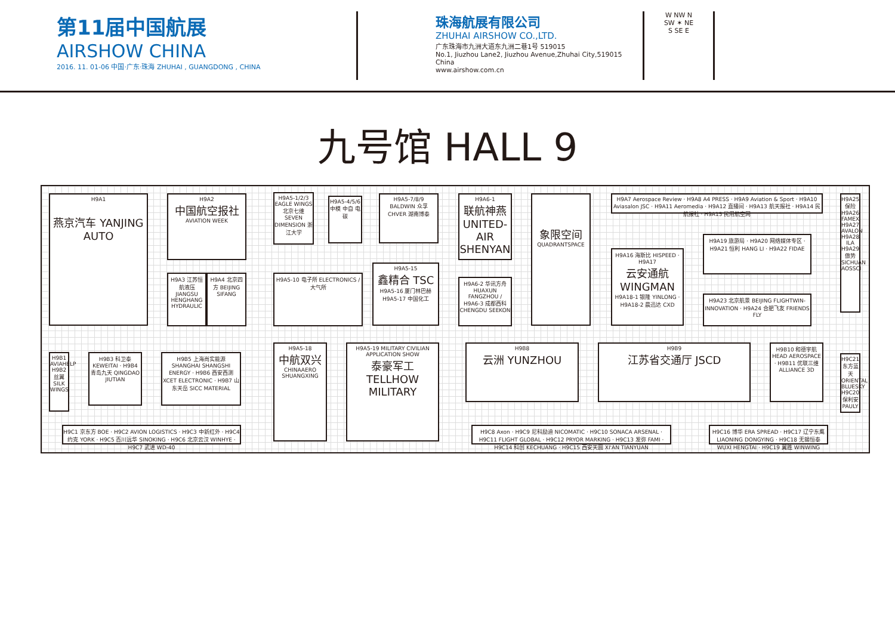第11届中国航展
AIRSHOW CHINA
2016. 11. 01-06 中国·广东·珠海 ZHUHAI , GUANGDONG , CHINA
珠海航展有限公司
ZHUHAI AIRSHOW CO.,LTD.
广东珠海市九洲大道东九洲二巷1号 519015
No.1, Jiuzhou Lane2, Jiuzhou Avenue,Zhuhai City,519015 China
www.airshow.com.cn
W NW N
SW ✶ NE
S SE E
九号馆 HALL 9
H9A1
燕京汽车 YANJING AUTO
H9A2
中国航空报社
AVIATION WEEK
H9A3 江苏恒航液压 JIANGSU HENGHANG HYDRAULIC
H9A4 北京四方 BEIJING SIFANG
H9A5-1/2/3 EAGLE WINGS 北京七维 SEVEN DIMENSION 浙江大学
H9A5-4/5/6 中模 中自 电碳
H9A5-7/8/9 BALDWIN 众孚 CHVER 湖南博泰
H9A5-10 电子所 ELECTRONICS / 大气所
H9A5-15
鑫精合 TSC
H9A5-16 厦门林巴赫 H9A5-17 中国化工
H9A6-1
联航神燕 UNITED-AIR SHENYAN
H9A6-2 华讯方舟 HUAXUN FANGZHOU / H9A6-3 成都西科 CHENGDU SEEKON
象限空间
QUADRANTSPACE
H9A7 Aerospace Review · H9A8 A4 PRESS · H9A9 Aviation & Sport · H9A10 Aviasalon JSC · H9A11 Aeromedia · H9A12 直播间 · H9A13 航天报社 · H9A14 民航报社 · H9A15 民用航空网
H9A16 海斯比 HISPEED · H9A17
云安通航 WINGMAN
H9A18-1 银隆 YINLONG · H9A18-2 晨迅达 CXD
H9A19 旅游局 · H9A20 网络媒体专区 · H9A21 恒利 HANG LI · H9A22 FIDAE
H9A23 北京航景 BEIJING FLIGHTWIN-INNOVATION · H9A24 合肥飞友 FRIENDS FLY
H9A25 保险 H9A26 FAMEX H9A27 AVALON H9A28 ILA H9A29 傲势 SICHUAN AOSSCI
H9B1 AVIAHELP H9B2 丝翼 SILK WINGS
H9B3 科卫泰 KEWEITAI · H9B4 青岛九天 QINGDAO JIUTIAN
H9B5 上海尚实能源 SHANGHAI SHANGSHI ENERGY · H9B6 西安西测 XCET ELECTRONIC · H9B7 山东天岳 SICC MATERIAL
H9A5-18
中航双兴
CHINAAERO SHUANGXING
H9A5-19 MILITARY CIVILIAN APPLICATION SHOW
泰豪军工 TELLHOW MILITARY
H9B8
云洲 YUNZHOU
H9B9
江苏省交通厅 JSCD
H9B10 和德宇航 HEAD AEROSPACE · H9B11 优联三维 ALLIANCE 3D
H9C21 东方蓝天 ORIENTAL BLUESKY H9C20 保利安 PAULY
H9C1 京东方 BOE · H9C2 AVION LOGISTICS · H9C3 中新红外 · H9C4 约克 YORK · H9C5 百川远华 SINOKING · H9C6 北京云汉 WINHYE · H9C7 武进 WD-40
H9C8 Axon · H9C9 尼科励迪 NICOMATIC · H9C10 SONACA ARSENAL · H9C11 FLIGHT GLOBAL · H9C12 PRYOR MARKING · H9C13 发弥 FAMI · H9C14 科创 KECHUANG · H9C15 西安天圆 XI'AN TIANYUAN
H9C16 博华 ERA SPREAD · H9C17 辽宁东鹰 LIAONING DONGYING · H9C18 无锡恒泰 WUXI HENGTAI · H9C19 翼胜 WINWING